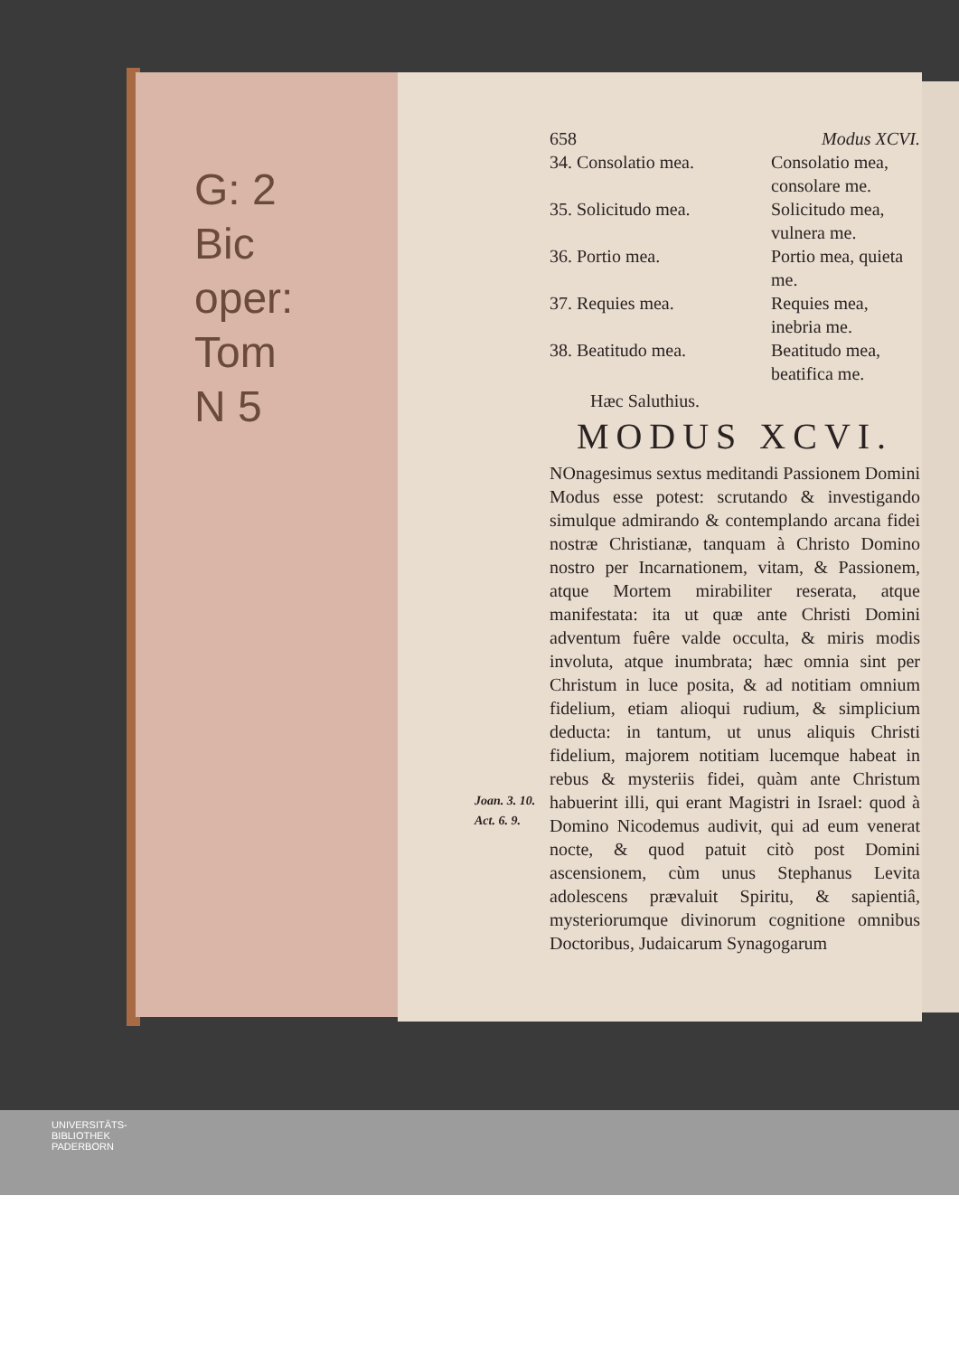G: 2
Bic
oper:
Tom
N 5
658 Modus XCVI.
34. Consolatio mea. Consolatio mea, consolare me.
35. Solicitudo mea. Solicitudo mea, vulnera me.
36. Portio mea. Portio mea, quieta me.
37. Requies mea. Requies mea, inebria me.
38. Beatitudo mea. Beatitudo mea, beatifica me.
Hæc Saluthius.
MODUS XCVI.
NOnagesimus sextus meditandi Passionem Domini Modus esse potest: scrutando & investigando simulque admirando & contemplando arcana fidei nostræ Christianæ, tanquam à Christo Domino nostro per Incarnationem, vitam, & Passionem, atque Mortem mirabiliter reserata, atque manifestata: ita ut quæ ante Christi Domini adventum fuêre valde occulta, & miris modis involuta, atque inumbrata; hæc omnia sint per Christum in luce posita, & ad notitiam omnium fidelium, etiam alioqui rudium, & simplicium deducta: in tantum, ut unus aliquis Christi fidelium, majorem notitiam lucemque habeat in rebus & mysteriis fidei, quàm ante Christum habuerint illi, qui erant Magistri in Israel: quod à Domino Nicodemus audivit, qui ad eum venerat nocte, & quod patuit citò post Domini ascensionem, cùm unus Stephanus Levita adolescens prævaluit Spiritu, & sapientiâ, mysteriorumque divinorum cognitione omnibus Doctoribus, Judaicarum Synagogarum
Joan. 3. 10.
Act. 6. 9.
UNIVERSITÄTS-
BIBLIOTHEK
PADERBORN